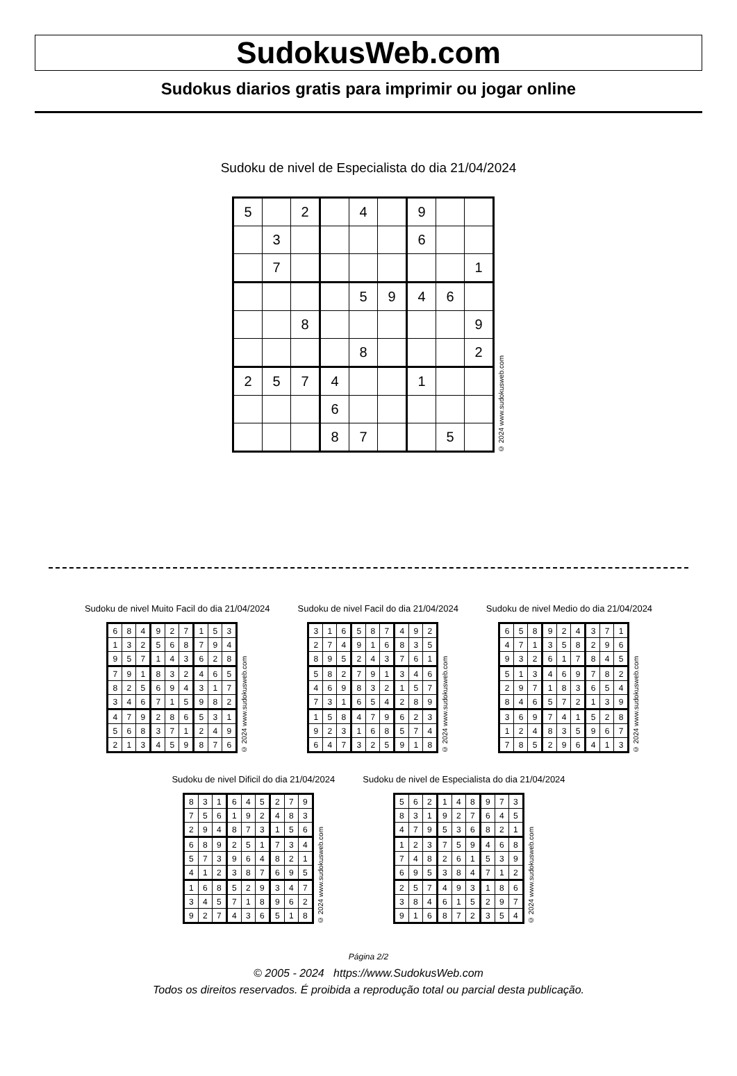SudokusWeb.com
Sudokus diarios gratis para imprimir ou jogar online
Sudoku de nivel de Especialista do dia 21/04/2024
| 5 | | 2 | | 4 | | 9 | | |
| | 3 | | | | | 6 | | |
| | 7 | | | | | | | 1 |
| | | | | 5 | 9 | 4 | 6 | |
| | | 8 | | | | | | 9 |
| | | | | 8 | | | | 2 |
| 2 | 5 | 7 | 4 | | | 1 | | |
| | | | 6 | | | | | |
| | | | 8 | 7 | | | 5 | |
© 2024 www.sudokusweb.com
Sudoku de nivel Muito Facil do dia 21/04/2024
| 6 | 8 | 4 | 9 | 2 | 7 | 1 | 5 | 3 |
| 1 | 3 | 2 | 5 | 6 | 8 | 7 | 9 | 4 |
| 9 | 5 | 7 | 1 | 4 | 3 | 6 | 2 | 8 |
| 7 | 9 | 1 | 8 | 3 | 2 | 4 | 6 | 5 |
| 8 | 2 | 5 | 6 | 9 | 4 | 3 | 1 | 7 |
| 3 | 4 | 6 | 7 | 1 | 5 | 9 | 8 | 2 |
| 4 | 7 | 9 | 2 | 8 | 6 | 5 | 3 | 1 |
| 5 | 6 | 8 | 3 | 7 | 1 | 2 | 4 | 9 |
| 2 | 1 | 3 | 4 | 5 | 9 | 8 | 7 | 6 |
© 2024 www.sudokusweb.com
Sudoku de nivel Facil do dia 21/04/2024
| 3 | 1 | 6 | 5 | 8 | 7 | 4 | 9 | 2 |
| 2 | 7 | 4 | 9 | 1 | 6 | 8 | 3 | 5 |
| 8 | 9 | 5 | 2 | 4 | 3 | 7 | 6 | 1 |
| 5 | 8 | 2 | 7 | 9 | 1 | 3 | 4 | 6 |
| 4 | 6 | 9 | 8 | 3 | 2 | 1 | 5 | 7 |
| 7 | 3 | 1 | 6 | 5 | 4 | 2 | 8 | 9 |
| 1 | 5 | 8 | 4 | 7 | 9 | 6 | 2 | 3 |
| 9 | 2 | 3 | 1 | 6 | 8 | 5 | 7 | 4 |
| 6 | 4 | 7 | 3 | 2 | 5 | 9 | 1 | 8 |
© 2024 www.sudokusweb.com
Sudoku de nivel Medio do dia 21/04/2024
| 6 | 5 | 8 | 9 | 2 | 4 | 3 | 7 | 1 |
| 4 | 7 | 1 | 3 | 5 | 8 | 2 | 9 | 6 |
| 9 | 3 | 2 | 6 | 1 | 7 | 8 | 4 | 5 |
| 5 | 1 | 3 | 4 | 6 | 9 | 7 | 8 | 2 |
| 2 | 9 | 7 | 1 | 8 | 3 | 6 | 5 | 4 |
| 8 | 4 | 6 | 5 | 7 | 2 | 1 | 3 | 9 |
| 3 | 6 | 9 | 7 | 4 | 1 | 5 | 2 | 8 |
| 1 | 2 | 4 | 8 | 3 | 5 | 9 | 6 | 7 |
| 7 | 8 | 5 | 2 | 9 | 6 | 4 | 1 | 3 |
© 2024 www.sudokusweb.com
Sudoku de nivel Dificil do dia 21/04/2024
| 8 | 3 | 1 | 6 | 4 | 5 | 2 | 7 | 9 |
| 7 | 5 | 6 | 1 | 9 | 2 | 4 | 8 | 3 |
| 2 | 9 | 4 | 8 | 7 | 3 | 1 | 5 | 6 |
| 6 | 8 | 9 | 2 | 5 | 1 | 7 | 3 | 4 |
| 5 | 7 | 3 | 9 | 6 | 4 | 8 | 2 | 1 |
| 4 | 1 | 2 | 3 | 8 | 7 | 6 | 9 | 5 |
| 1 | 6 | 8 | 5 | 2 | 9 | 3 | 4 | 7 |
| 3 | 4 | 5 | 7 | 1 | 8 | 9 | 6 | 2 |
| 9 | 2 | 7 | 4 | 3 | 6 | 5 | 1 | 8 |
© 2024 www.sudokusweb.com
Sudoku de nivel de Especialista do dia 21/04/2024
| 5 | 6 | 2 | 1 | 4 | 8 | 9 | 7 | 3 |
| 8 | 3 | 1 | 9 | 2 | 7 | 6 | 4 | 5 |
| 4 | 7 | 9 | 5 | 3 | 6 | 8 | 2 | 1 |
| 1 | 2 | 3 | 7 | 5 | 9 | 4 | 6 | 8 |
| 7 | 4 | 8 | 2 | 6 | 1 | 5 | 3 | 9 |
| 6 | 9 | 5 | 3 | 8 | 4 | 7 | 1 | 2 |
| 2 | 5 | 7 | 4 | 9 | 3 | 1 | 8 | 6 |
| 3 | 8 | 4 | 6 | 1 | 5 | 2 | 9 | 7 |
| 9 | 1 | 6 | 8 | 7 | 2 | 3 | 5 | 4 |
© 2024 www.sudokusweb.com
Página 2/2
© 2005 - 2024 https://www.SudokusWeb.com
Todos os direitos reservados. É proibida a reprodução total ou parcial desta publicação.